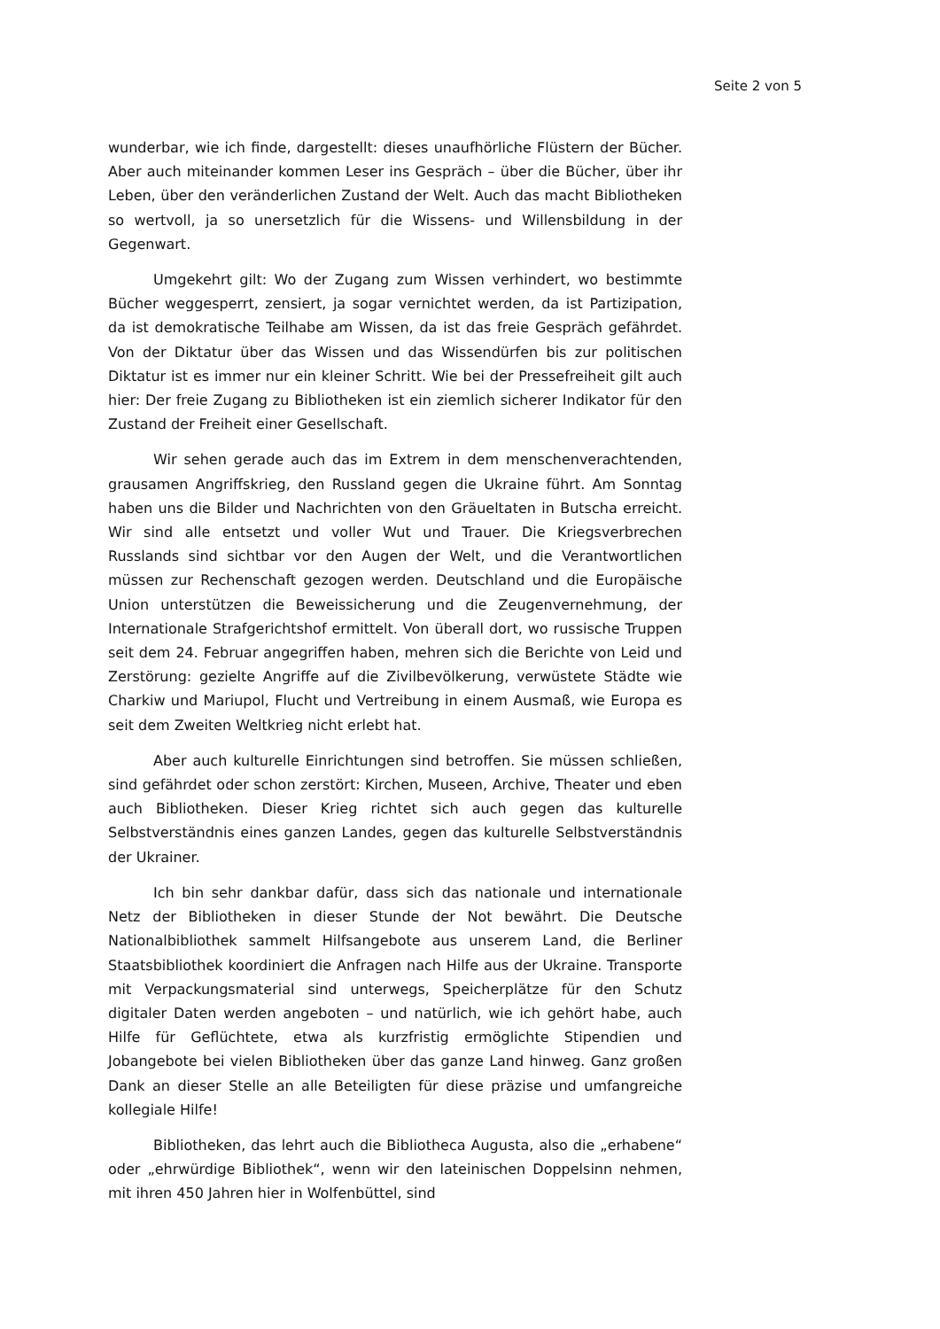Seite 2 von 5
wunderbar, wie ich finde, dargestellt: dieses unaufhörliche Flüstern der Bücher. Aber auch miteinander kommen Leser ins Gespräch – über die Bücher, über ihr Leben, über den veränderlichen Zustand der Welt. Auch das macht Bibliotheken so wertvoll, ja so unersetzlich für die Wissens- und Willensbildung in der Gegenwart.
Umgekehrt gilt: Wo der Zugang zum Wissen verhindert, wo bestimmte Bücher weggesperrt, zensiert, ja sogar vernichtet werden, da ist Partizipation, da ist demokratische Teilhabe am Wissen, da ist das freie Gespräch gefährdet. Von der Diktatur über das Wissen und das Wissendürfen bis zur politischen Diktatur ist es immer nur ein kleiner Schritt. Wie bei der Pressefreiheit gilt auch hier: Der freie Zugang zu Bibliotheken ist ein ziemlich sicherer Indikator für den Zustand der Freiheit einer Gesellschaft.
Wir sehen gerade auch das im Extrem in dem menschenverachtenden, grausamen Angriffskrieg, den Russland gegen die Ukraine führt. Am Sonntag haben uns die Bilder und Nachrichten von den Gräueltaten in Butscha erreicht. Wir sind alle entsetzt und voller Wut und Trauer. Die Kriegsverbrechen Russlands sind sichtbar vor den Augen der Welt, und die Verantwortlichen müssen zur Rechenschaft gezogen werden. Deutschland und die Europäische Union unterstützen die Beweissicherung und die Zeugenvernehmung, der Internationale Strafgerichtshof ermittelt. Von überall dort, wo russische Truppen seit dem 24. Februar angegriffen haben, mehren sich die Berichte von Leid und Zerstörung: gezielte Angriffe auf die Zivilbevölkerung, verwüstete Städte wie Charkiw und Mariupol, Flucht und Vertreibung in einem Ausmaß, wie Europa es seit dem Zweiten Weltkrieg nicht erlebt hat.
Aber auch kulturelle Einrichtungen sind betroffen. Sie müssen schließen, sind gefährdet oder schon zerstört: Kirchen, Museen, Archive, Theater und eben auch Bibliotheken. Dieser Krieg richtet sich auch gegen das kulturelle Selbstverständnis eines ganzen Landes, gegen das kulturelle Selbstverständnis der Ukrainer.
Ich bin sehr dankbar dafür, dass sich das nationale und internationale Netz der Bibliotheken in dieser Stunde der Not bewährt. Die Deutsche Nationalbibliothek sammelt Hilfsangebote aus unserem Land, die Berliner Staatsbibliothek koordiniert die Anfragen nach Hilfe aus der Ukraine. Transporte mit Verpackungsmaterial sind unterwegs, Speicherplätze für den Schutz digitaler Daten werden angeboten – und natürlich, wie ich gehört habe, auch Hilfe für Geflüchtete, etwa als kurzfristig ermöglichte Stipendien und Jobangebote bei vielen Bibliotheken über das ganze Land hinweg. Ganz großen Dank an dieser Stelle an alle Beteiligten für diese präzise und umfangreiche kollegiale Hilfe!
Bibliotheken, das lehrt auch die Bibliotheca Augusta, also die „erhabene“ oder „ehrwürdige Bibliothek“, wenn wir den lateinischen Doppelsinn nehmen, mit ihren 450 Jahren hier in Wolfenbüttel, sind